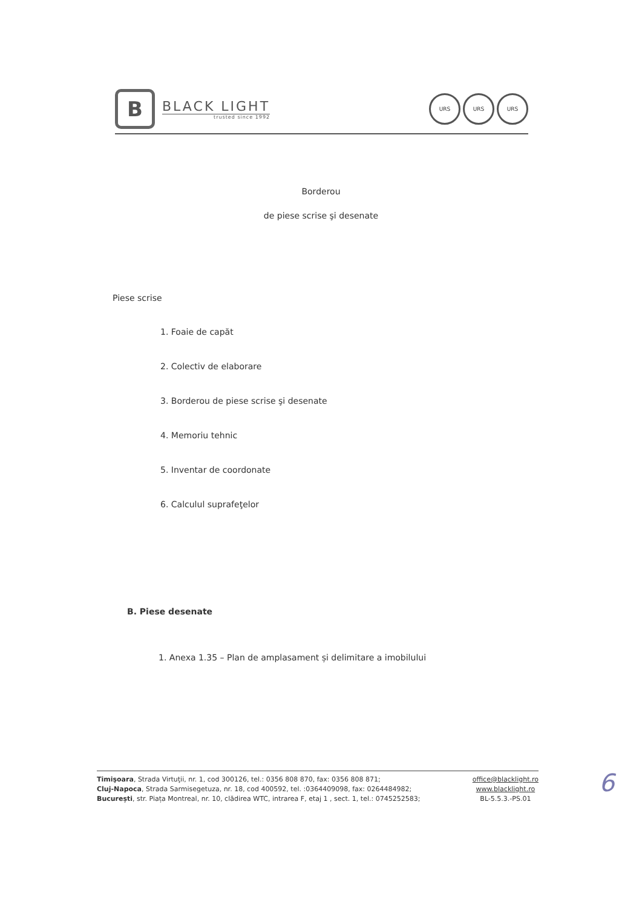B
BLACK LIGHT
trusted since 1992
URS URS URS
Borderou
de piese scrise şi desenate
Piese scrise
1. Foaie de capăt
2. Colectiv de elaborare
3. Borderou de piese scrise şi desenate
4. Memoriu tehnic
5. Inventar de coordonate
6. Calculul suprafeţelor
B. Piese desenate
1. Anexa 1.35 – Plan de amplasament și delimitare a imobilului
Timişoara, Strada Virtuţii, nr. 1, cod 300126, tel.: 0356 808 870, fax: 0356 808 871;
Cluj-Napoca, Strada Sarmisegetuza, nr. 18, cod 400592, tel. :0364409098, fax: 0264484982;
București, str. Piața Montreal, nr. 10, clădirea WTC, intrarea F, etaj 1 , sect. 1, tel.: 0745252583;
office@blacklight.ro
www.blacklight.ro
BL-5.5.3.-PS.01
6